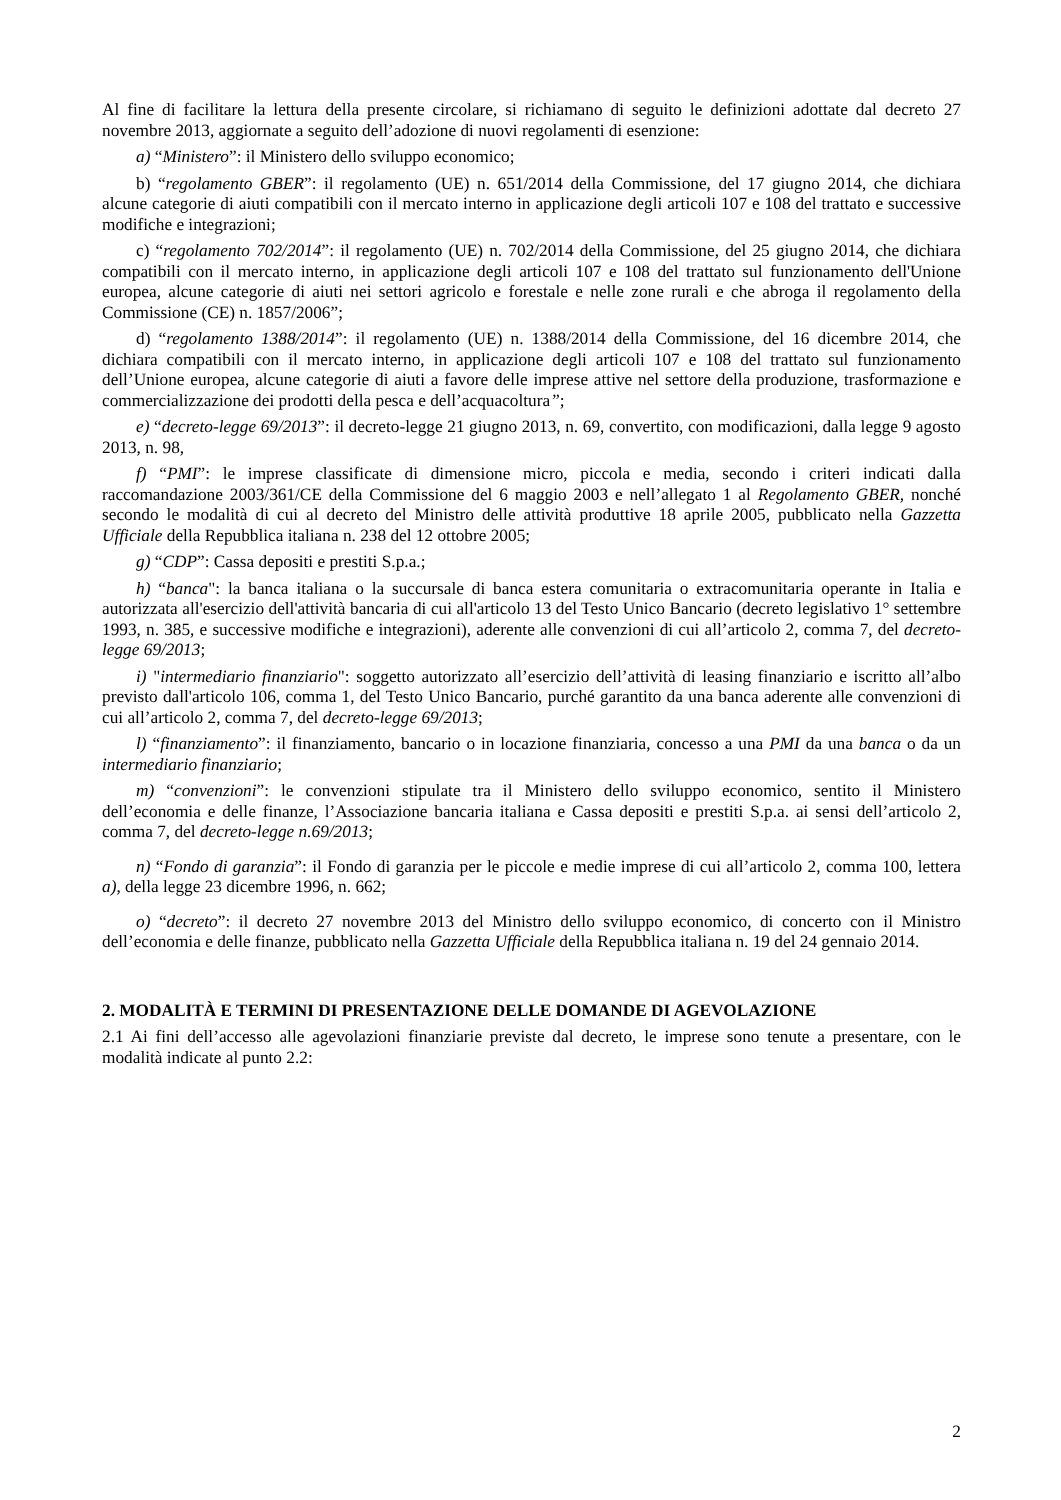Al fine di facilitare la lettura della presente circolare, si richiamano di seguito le definizioni adottate dal decreto 27 novembre 2013, aggiornate a seguito dell’adozione di nuovi regolamenti di esenzione:
a) “Ministero”: il Ministero dello sviluppo economico;
b) “regolamento GBER”: il regolamento (UE) n. 651/2014 della Commissione, del 17 giugno 2014, che dichiara alcune categorie di aiuti compatibili con il mercato interno in applicazione degli articoli 107 e 108 del trattato e successive modifiche e integrazioni;
c) “regolamento 702/2014”: il regolamento (UE) n. 702/2014 della Commissione, del 25 giugno 2014, che dichiara compatibili con il mercato interno, in applicazione degli articoli 107 e 108 del trattato sul funzionamento dell'Unione europea, alcune categorie di aiuti nei settori agricolo e forestale e nelle zone rurali e che abroga il regolamento della Commissione (CE) n. 1857/2006”;
d) “regolamento 1388/2014”: il regolamento (UE) n. 1388/2014 della Commissione, del 16 dicembre 2014, che dichiara compatibili con il mercato interno, in applicazione degli articoli 107 e 108 del trattato sul funzionamento dell’Unione europea, alcune categorie di aiuti a favore delle imprese attive nel settore della produzione, trasformazione e commercializzazione dei prodotti della pesca e dell’acquacoltura”;
e) “decreto-legge 69/2013”: il decreto-legge 21 giugno 2013, n. 69, convertito, con modificazioni, dalla legge 9 agosto 2013, n. 98,
f) “PMI”: le imprese classificate di dimensione micro, piccola e media, secondo i criteri indicati dalla raccomandazione 2003/361/CE della Commissione del 6 maggio 2003 e nell’allegato 1 al Regolamento GBER, nonché secondo le modalità di cui al decreto del Ministro delle attività produttive 18 aprile 2005, pubblicato nella Gazzetta Ufficiale della Repubblica italiana n. 238 del 12 ottobre 2005;
g) “CDP”: Cassa depositi e prestiti S.p.a.;
h) “banca": la banca italiana o la succursale di banca estera comunitaria o extracomunitaria operante in Italia e autorizzata all'esercizio dell'attività bancaria di cui all'articolo 13 del Testo Unico Bancario (decreto legislativo 1° settembre 1993, n. 385, e successive modifiche e integrazioni), aderente alle convenzioni di cui all’articolo 2, comma 7, del decreto-legge 69/2013;
i) "intermediario finanziario": soggetto autorizzato all’esercizio dell’attività di leasing finanziario e iscritto all’albo previsto dall'articolo 106, comma 1, del Testo Unico Bancario, purché garantito da una banca aderente alle convenzioni di cui all’articolo 2, comma 7, del decreto-legge 69/2013;
l) “finanziamento”: il finanziamento, bancario o in locazione finanziaria, concesso a una PMI da una banca o da un intermediario finanziario;
m) “convenzioni”: le convenzioni stipulate tra il Ministero dello sviluppo economico, sentito il Ministero dell’economia e delle finanze, l’Associazione bancaria italiana e Cassa depositi e prestiti S.p.a. ai sensi dell’articolo 2, comma 7, del decreto-legge n.69/2013;
n) “Fondo di garanzia”: il Fondo di garanzia per le piccole e medie imprese di cui all’articolo 2, comma 100, lettera a), della legge 23 dicembre 1996, n. 662;
o) “decreto”: il decreto 27 novembre 2013 del Ministro dello sviluppo economico, di concerto con il Ministro dell’economia e delle finanze, pubblicato nella Gazzetta Ufficiale della Repubblica italiana n. 19 del 24 gennaio 2014.
2. MODALITÀ E TERMINI DI PRESENTAZIONE DELLE DOMANDE DI AGEVOLAZIONE
2.1 Ai fini dell’accesso alle agevolazioni finanziarie previste dal decreto, le imprese sono tenute a presentare, con le modalità indicate al punto 2.2:
2